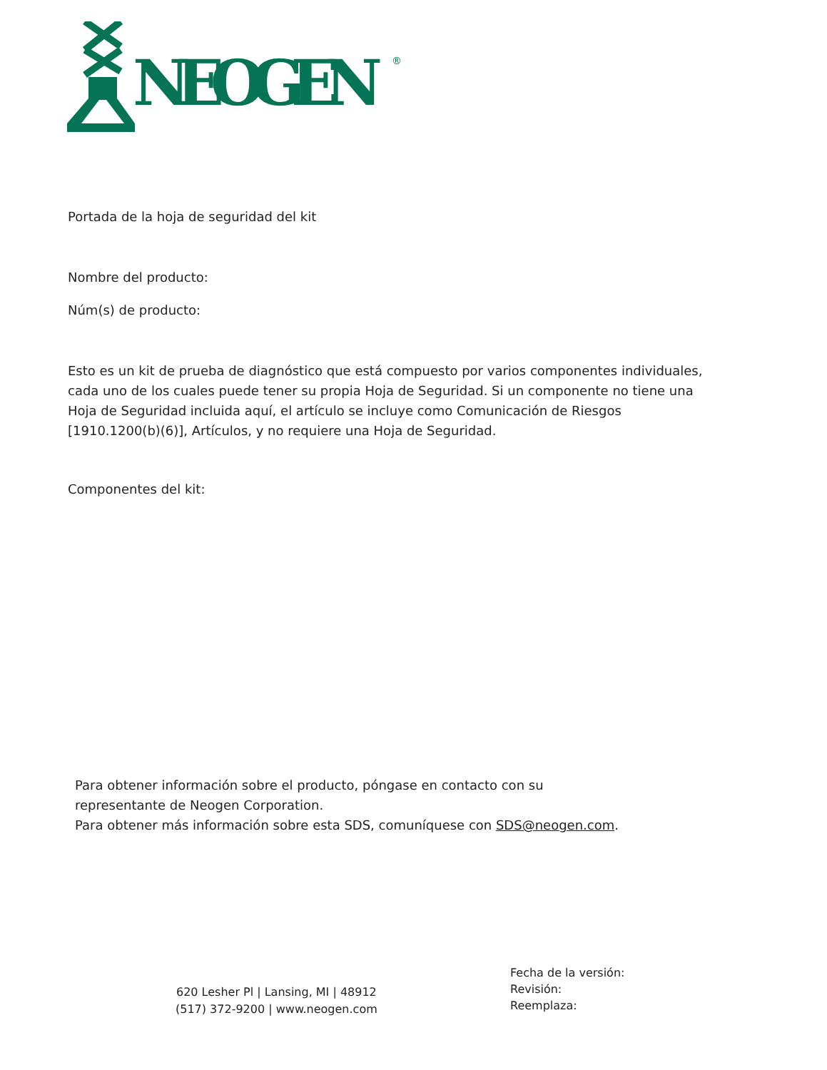NEOGEN
®
Portada de la hoja de seguridad del kit
Nombre del producto:
Núm(s) de producto:
Esto es un kit de prueba de diagnóstico que está compuesto por varios componentes individuales, cada uno de los cuales puede tener su propia Hoja de Seguridad. Si un componente no tiene una Hoja de Seguridad incluida aquí, el artículo se incluye como Comunicación de Riesgos [1910.1200(b)(6)], Artículos, y no requiere una Hoja de Seguridad.
Componentes del kit:
Para obtener información sobre el producto, póngase en contacto con su
representante de Neogen Corporation.
Para obtener más información sobre esta SDS, comuníquese con SDS@neogen.com.
620 Lesher Pl | Lansing, MI | 48912
(517) 372-9200 | www.neogen.com
Fecha de la versión:
Revisión:
Reemplaza: